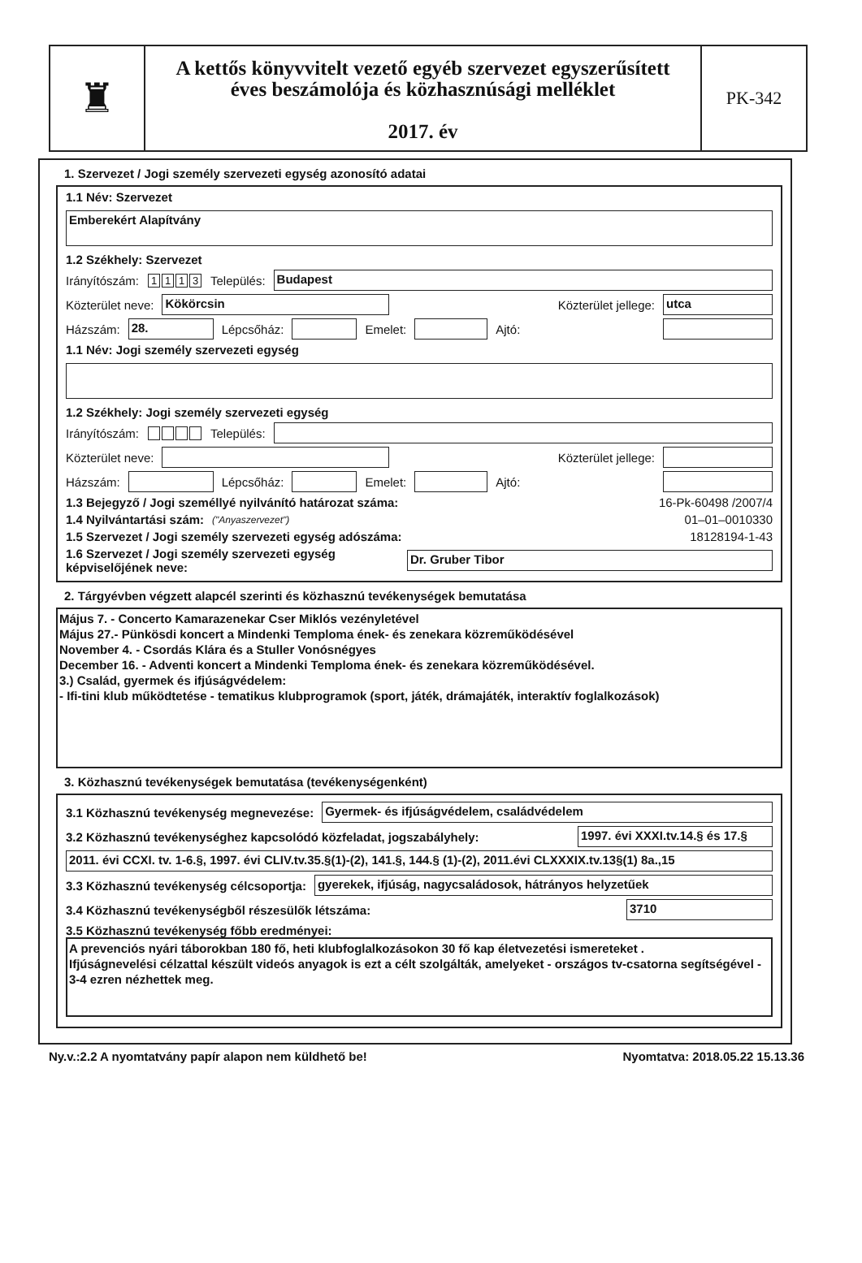♜
A kettős könyvvitelt vezető egyéb szervezet egyszerűsített
éves beszámolója és közhasznúsági melléklet
2017. év
PK-342
1. Szervezet / Jogi személy szervezeti egység azonosító adatai
1.1 Név: Szervezet
Emberekért Alapítvány
1.2 Székhely: Szervezet
Irányítószám: 1113 Település:
Budapest
Közterület neve:
Kökörcsin
Közterület jellege:
utca
Házszám:
28.
Lépcsőház:
Emelet:
Ajtó:
1.1 Név: Jogi személy szervezeti egység
1.2 Székhely: Jogi személy szervezeti egység
Irányítószám: Település:
Közterület neve:
Közterület jellege:
Házszám:
Lépcsőház:
Emelet:
Ajtó:
1.3 Bejegyző / Jogi személlyé nyilvánító határozat száma: 16-Pk-60498 /2007/4
1.4 Nyilvántartási szám: ("Anyaszervezet") 01–01–0010330
1.5 Szervezet / Jogi személy szervezeti egység adószáma: 18128194-1-43
1.6 Szervezet / Jogi személy szervezeti egység
képviselőjének neve:
Dr. Gruber Tibor
2. Tárgyévben végzett alapcél szerinti és közhasznú tevékenységek bemutatása
Május 7. - Concerto Kamarazenekar Cser Miklós vezényletével
Május 27.- Pünkösdi koncert a Mindenki Temploma ének- és zenekara közreműködésével
November 4. - Csordás Klára és a Stuller Vonósnégyes
December 16. - Adventi koncert a Mindenki Temploma ének- és zenekara közreműködésével.
3.) Család, gyermek és ifjúságvédelem:
- Ifi-tini klub működtetése - tematikus klubprogramok (sport, játék, drámajáték, interaktív foglalkozások)
3. Közhasznú tevékenységek bemutatása (tevékenységenként)
3.1 Közhasznú tevékenység megnevezése:
Gyermek- és ifjúságvédelem, családvédelem
3.2 Közhasznú tevékenységhez kapcsolódó közfeladat, jogszabályhely:
1997. évi XXXI.tv.14.§ és 17.§
2011. évi CCXI. tv. 1-6.§, 1997. évi CLIV.tv.35.§(1)-(2), 141.§, 144.§ (1)-(2), 2011.évi CLXXXIX.tv.13§(1) 8a.,15
3.3 Közhasznú tevékenység célcsoportja:
gyerekek, ifjúság, nagycsaládosok, hátrányos helyzetűek
3.4 Közhasznú tevékenységből részesülők létszáma:
3710
3.5 Közhasznú tevékenység főbb eredményei:
A prevenciós nyári táborokban 180 fő, heti klubfoglalkozásokon 30 fő kap életvezetési ismereteket .
Ifjúságnevelési célzattal készült videós anyagok is ezt a célt szolgálták, amelyeket - országos tv-csatorna segítségével - 3-4 ezren nézhettek meg.
Ny.v.:2.2 A nyomtatvány papír alapon nem küldhető be! Nyomtatva: 2018.05.22 15.13.36